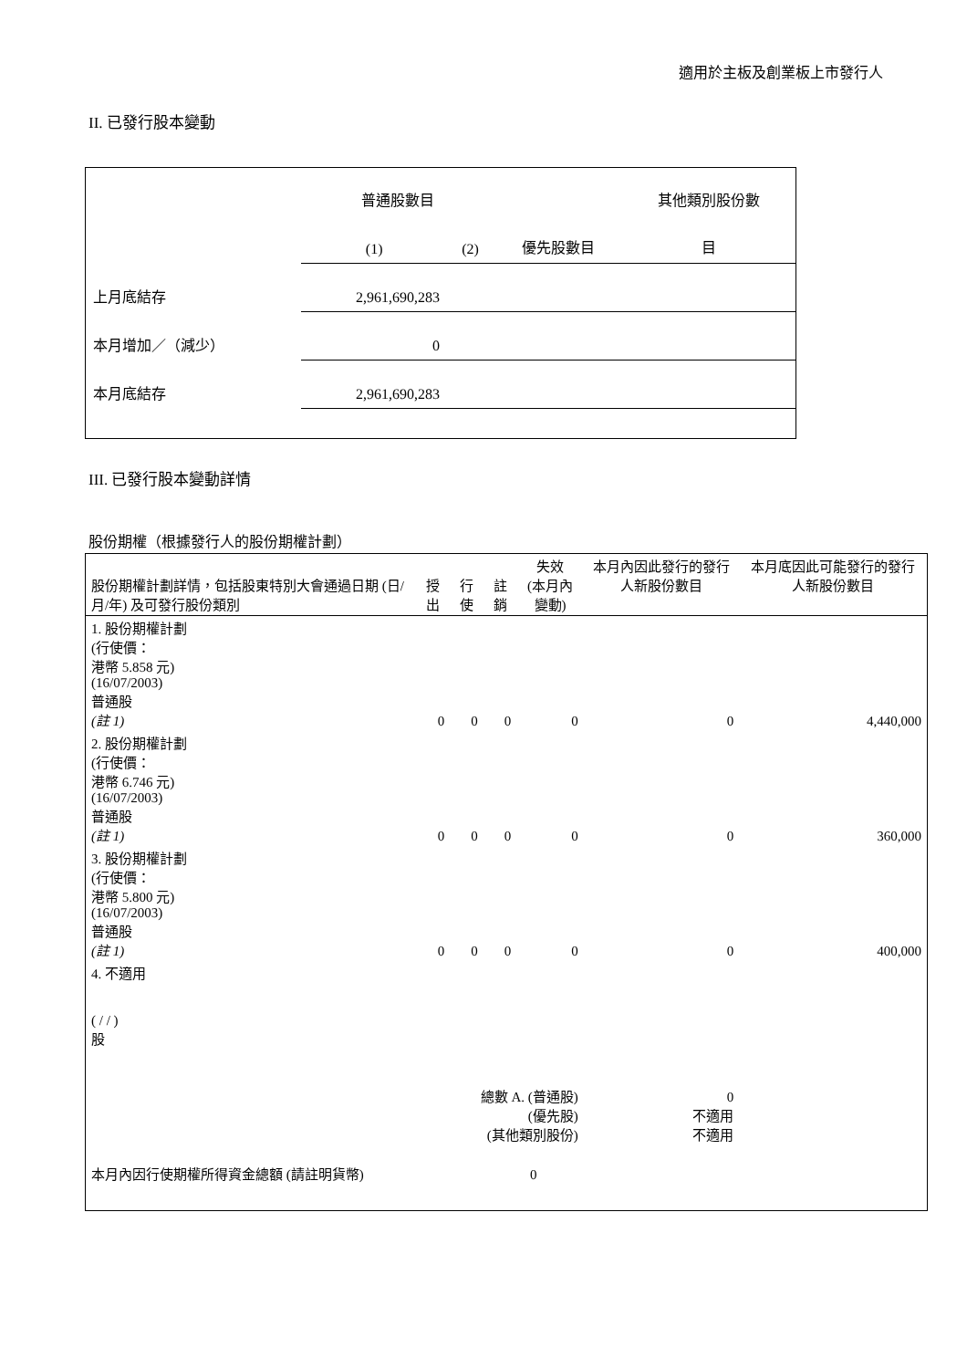適用於主板及創業板上市發行人
II. 已發行股本變動
| | 普通股數目 | | | 其他類別股份數 |
| | (1) | (2) | 優先股數目 | 目 |
| 上月底結存 | 2,961,690,283 | | | |
| 本月增加／（減少） | 0 | | | |
| 本月底結存 | 2,961,690,283 | | | |
III. 已發行股本變動詳情
股份期權（根據發行人的股份期權計劃）
| 股份期權計劃詳情，包括股東特別大會通過日期 (日/月/年) 及可發行股份類別 | 授出 | 行使 | 註銷 | 失效 (本月內變動) | 本月內因此發行的發行人新股份數目 | 本月底因此可能發行的發行人新股份數目 |
| 1. 股份期權計劃 (行使價： 港幣 5.858 元) (16/07/2003) 普通股 (註 1) | 0 | 0 | 0 | 0 | 0 | 4,440,000 |
| 2. 股份期權計劃 (行使價： 港幣 6.746 元) (16/07/2003) 普通股 (註 1) | 0 | 0 | 0 | 0 | 0 | 360,000 |
| 3. 股份期權計劃 (行使價： 港幣 5.800 元) (16/07/2003) 普通股 (註 1) | 0 | 0 | 0 | 0 | 0 | 400,000 |
| 4. 不適用 ( / / ) 股 | | | | | | |
| 總數 A. (普通股) (優先股) (其他類別股份) | | | | | 0 不適用 不適用 | |
| 本月內因行使期權所得資金總額 (請註明貨幣) | | | 0 | | | |